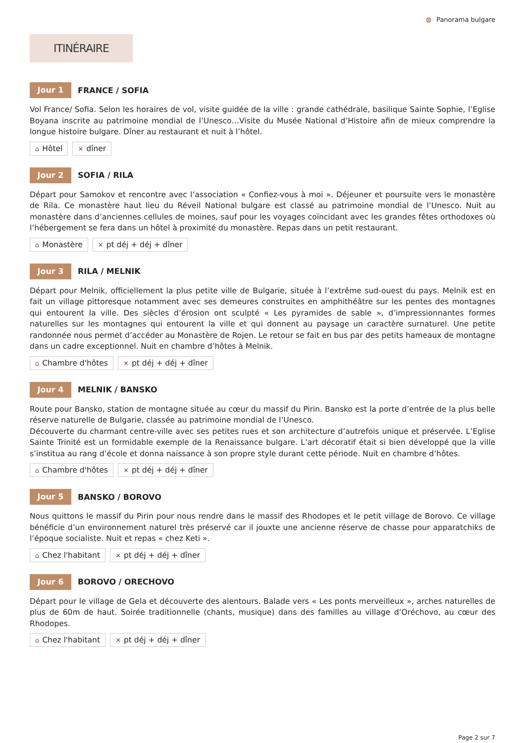◍ Panorama bulgare
ITINÉRAIRE
Jour 1
FRANCE / SOFIA
Vol France/ Sofia. Selon les horaires de vol, visite guidée de la ville : grande cathédrale, basilique Sainte Sophie, l’Eglise Boyana inscrite au patrimoine mondial de l’Unesco…Visite du Musée National d’Histoire afin de mieux comprendre la longue histoire bulgare. Dîner au restaurant et nuit à l’hôtel.
⌂ Hôtel ✕ dîner
Jour 2
SOFIA / RILA
Départ pour Samokov et rencontre avec l’association « Confiez-vous à moi ». Déjeuner et poursuite vers le monastère de Rila. Ce monastère haut lieu du Réveil National bulgare est classé au patrimoine mondial de l’Unesco. Nuit au monastère dans d’anciennes cellules de moines, sauf pour les voyages coïncidant avec les grandes fêtes orthodoxes où l’hébergement se fera dans un hôtel à proximité du monastère. Repas dans un petit restaurant.
⌂ Monastère ✕ pt déj + déj + dîner
Jour 3
RILA / MELNIK
Départ pour Melnik, officiellement la plus petite ville de Bulgarie, située à l’extrême sud-ouest du pays. Melnik est en fait un village pittoresque notamment avec ses demeures construites en amphithéâtre sur les pentes des montagnes qui entourent la ville. Des siècles d’érosion ont sculpté « Les pyramides de sable », d’impressionnantes formes naturelles sur les montagnes qui entourent la ville et qui donnent au paysage un caractère surnaturel. Une petite randonnée nous permet d’accéder au Monastère de Rojen. Le retour se fait en bus par des petits hameaux de montagne dans un cadre exceptionnel. Nuit en chambre d’hôtes à Melnik.
⌂ Chambre d'hôtes ✕ pt déj + déj + dîner
Jour 4
MELNIK / BANSKO
Route pour Bansko, station de montagne située au cœur du massif du Pirin. Bansko est la porte d’entrée de la plus belle réserve naturelle de Bulgarie, classée au patrimoine mondial de l’Unesco.
Découverte du charmant centre-ville avec ses petites rues et son architecture d’autrefois unique et préservée. L’Eglise Sainte Trinité est un formidable exemple de la Renaissance bulgare. L’art décoratif était si bien développé que la ville s’institua au rang d’école et donna naissance à son propre style durant cette période. Nuit en chambre d’hôtes.
⌂ Chambre d'hôtes ✕ pt déj + déj + dîner
Jour 5
BANSKO / BOROVO
Nous quittons le massif du Pirin pour nous rendre dans le massif des Rhodopes et le petit village de Borovo. Ce village bénéficie d’un environnement naturel très préservé car il jouxte une ancienne réserve de chasse pour apparatchiks de l’époque socialiste. Nuit et repas « chez Keti ».
⌂ Chez l'habitant ✕ pt déj + déj + dîner
Jour 6
BOROVO / ORECHOVO
Départ pour le village de Gela et découverte des alentours. Balade vers « Les ponts merveilleux », arches naturelles de plus de 60m de haut. Soirée traditionnelle (chants, musique) dans des familles au village d’Oréchovo, au cœur des Rhodopes.
⌂ Chez l'habitant ✕ pt déj + déj + dîner
Page 2 sur 7